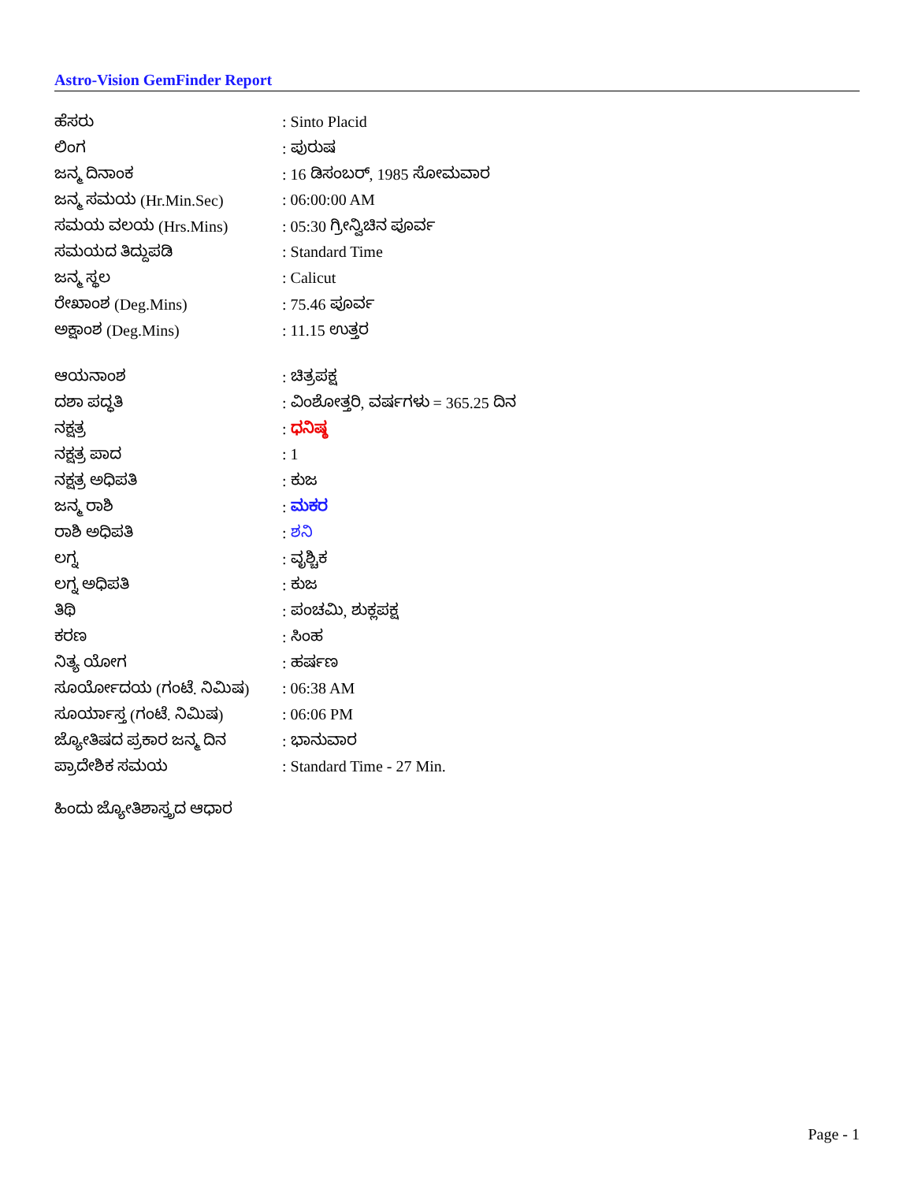Astro-Vision GemFinder Report
| ಹೆಸರು | : Sinto Placid |
| ಲಿಂಗ | : ಪುರುಷ |
| ಜನ್ಮ ದಿನಾಂಕ | : 16 ಡಿಸಂಬರ್, 1985 ಸೋಮವಾರ |
| ಜನ್ಮ ಸಮಯ (Hr.Min.Sec) | : 06:00:00 AM |
| ಸಮಯ ವಲಯ (Hrs.Mins) | : 05:30 ಗ್ರೀನ್ವಿಚಿನ ಪೂರ್ವ |
| ಸಮಯದ ತಿದ್ದುಪಡಿ | : Standard Time |
| ಜನ್ಮ ಸ್ಥಲ | : Calicut |
| ರೇಖಾಂಶ (Deg.Mins) | : 75.46 ಪೂರ್ವ |
| ಅಕ್ಷಾಂಶ (Deg.Mins) | : 11.15 ಉತ್ತರ |
| ಆಯನಾಂಶ | : ಚಿತ್ರಪಕ್ಷ |
| ದಶಾ ಪದ್ಧತಿ | : ವಿಂಶೋತ್ತರಿ, ವರ್ಷಗಳು = 365.25 ದಿನ |
| ನಕ್ಷತ್ರ | : ಧನಿಷ್ಠ |
| ನಕ್ಷತ್ರ ಪಾದ | : 1 |
| ನಕ್ಷತ್ರ ಅಧಿಪತಿ | : ಕುಜ |
| ಜನ್ಮ ರಾಶಿ | : ಮಕರ |
| ರಾಶಿ ಅಧಿಪತಿ | : ಶನಿ |
| ಲಗ್ನ | : ವೃಶ್ಚಿಕ |
| ಲಗ್ನ ಅಧಿಪತಿ | : ಕುಜ |
| ತಿಥಿ | : ಪಂಚಮಿ, ಶುಕ್ಲಪಕ್ಷ |
| ಕರಣ | : ಸಿಂಹ |
| ನಿತ್ಯ ಯೋಗ | : ಹರ್ಷಣ |
| ಸೂರ್ಯೋದಯ (ಗಂಟೆ. ನಿಮಿಷ) | : 06:38 AM |
| ಸೂರ್ಯಾಸ್ತ (ಗಂಟೆ. ನಿಮಿಷ) | : 06:06 PM |
| ಜ್ಯೋತಿಷದ ಪ್ರಕಾರ ಜನ್ಮ ದಿನ | : ಭಾನುವಾರ |
| ಪ್ರಾದೇಶಿಕ ಸಮಯ | : Standard Time - 27 Min. |
ಹಿಂದು ಜ್ಯೋತಿಶಾಸ್ತ್ರದ ಆಧಾರ
Page - 1